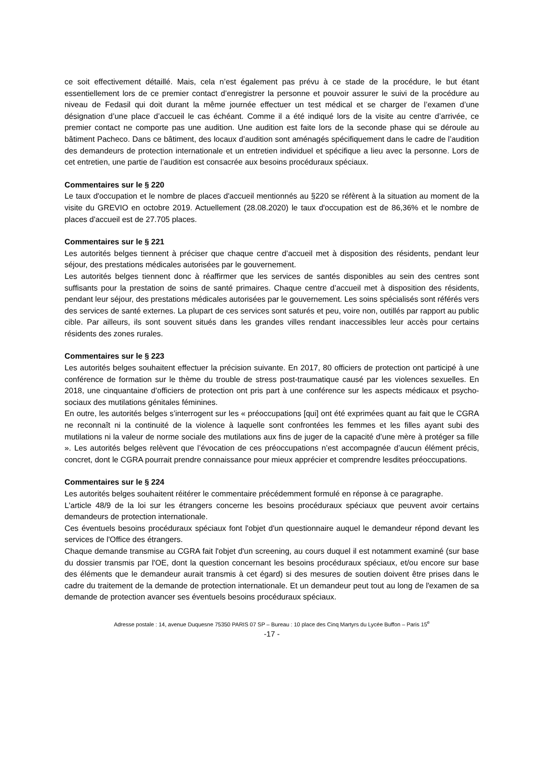ce soit effectivement détaillé. Mais, cela n’est également pas prévu à ce stade de la procédure, le but étant essentiellement lors de ce premier contact d’enregistrer la personne et pouvoir assurer le suivi de la procédure au niveau de Fedasil qui doit durant la même journée effectuer un test médical et se charger de l’examen d’une désignation d’une place d’accueil le cas échéant. Comme il a été indiqué lors de la visite au centre d’arrivée, ce premier contact ne comporte pas une audition. Une audition est faite lors de la seconde phase qui se déroule au bâtiment Pacheco. Dans ce bâtiment, des locaux d’audition sont aménagés spécifiquement dans le cadre de l’audition des demandeurs de protection internationale et un entretien individuel et spécifique a lieu avec la personne. Lors de cet entretien, une partie de l’audition est consacrée aux besoins procéduraux spéciaux.
Commentaires sur le § 220
Le taux d'occupation et le nombre de places d'accueil mentionnés au §220 se réfèrent à la situation au moment de la visite du GREVIO en octobre 2019. Actuellement (28.08.2020) le taux d'occupation est de 86,36% et le nombre de places d'accueil est de 27.705 places.
Commentaires sur le § 221
Les autorités belges tiennent à préciser que chaque centre d’accueil met à disposition des résidents, pendant leur séjour, des prestations médicales autorisées par le gouvernement.
Les autorités belges tiennent donc à réaffirmer que les services de santés disponibles au sein des centres sont suffisants pour la prestation de soins de santé primaires. Chaque centre d’accueil met à disposition des résidents, pendant leur séjour, des prestations médicales autorisées par le gouvernement. Les soins spécialisés sont référés vers des services de santé externes. La plupart de ces services sont saturés et peu, voire non, outillés par rapport au public cible. Par ailleurs, ils sont souvent situés dans les grandes villes rendant inaccessibles leur accès pour certains résidents des zones rurales.
Commentaires sur le § 223
Les autorités belges souhaitent effectuer la précision suivante. En 2017, 80 officiers de protection ont participé à une conférence de formation sur le thème du trouble de stress post-traumatique causé par les violences sexuelles. En 2018, une cinquantaine d’officiers de protection ont pris part à une conférence sur les aspects médicaux et psycho-sociaux des mutilations génitales féminines.
En outre, les autorités belges s’interrogent sur les « préoccupations [qui] ont été exprimées quant au fait que le CGRA ne reconnaît ni la continuité de la violence à laquelle sont confrontées les femmes et les filles ayant subi des mutilations ni la valeur de norme sociale des mutilations aux fins de juger de la capacité d’une mère à protéger sa fille ». Les autorités belges relèvent que l’évocation de ces préoccupations n’est accompagnée d’aucun élément précis, concret, dont le CGRA pourrait prendre connaissance pour mieux apprécier et comprendre lesdites préoccupations.
Commentaires sur le § 224
Les autorités belges souhaitent réitérer le commentaire précédemment formulé en réponse à ce paragraphe.
L'article 48/9 de la loi sur les étrangers concerne les besoins procéduraux spéciaux que peuvent avoir certains demandeurs de protection internationale.
Ces éventuels besoins procéduraux spéciaux font l'objet d'un questionnaire auquel le demandeur répond devant les services de l'Office des étrangers.
Chaque demande transmise au CGRA fait l'objet d'un screening, au cours duquel il est notamment examiné (sur base du dossier transmis par l'OE, dont la question concernant les besoins procéduraux spéciaux, et/ou encore sur base des éléments que le demandeur aurait transmis à cet égard) si des mesures de soutien doivent être prises dans le cadre du traitement de la demande de protection internationale. Et un demandeur peut tout au long de l'examen de sa demande de protection avancer ses éventuels besoins procéduraux spéciaux.
Adresse postale : 14, avenue Duquesne 75350 PARIS 07 SP – Bureau : 10 place des Cinq Martyrs du Lycée Buffon – Paris 15<sup>e</sup>
-17 -